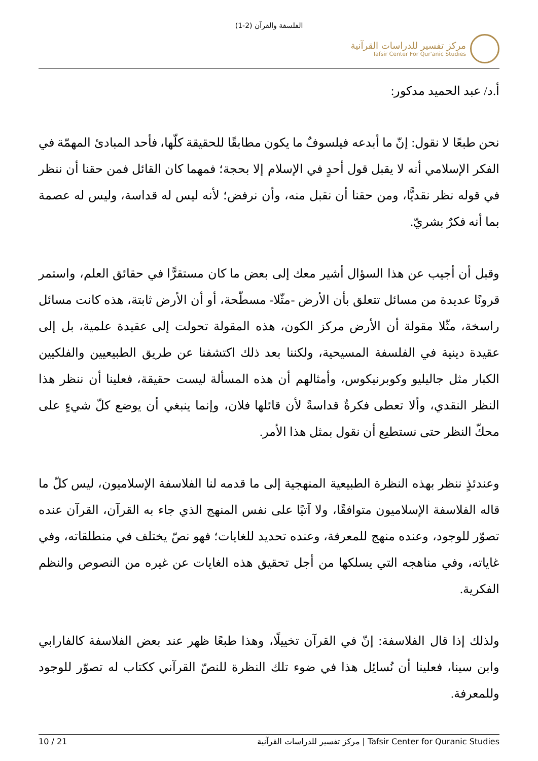الفلسفة والقرآن (2-1)
مركز تفسير للدراسات القرآنية
Tafsir Center For Qur'anic Studies
أ.د/ عبد الحميد مدكور:
نحن طبعًا لا نقول: إنّ ما أبدعه فيلسوفٌ ما يكون مطابقًا للحقيقة كلّها، فأحد المبادئ المهمّة في الفكر الإسلامي أنه لا يقبل قول أحدٍ في الإسلام إلا بحجة؛ فمهما كان القائل فمن حقنا أن ننظر في قوله نظر نقديًّا، ومن حقنا أن نقبل منه، وأن نرفض؛ لأنه ليس له قداسة، وليس له عصمة بما أنه فكرٌ بشريّ.
وقبل أن أجيب عن هذا السؤال أشير معك إلى بعض ما كان مستقرًّا في حقائق العلم، واستمر قرونًا عديدة من مسائل تتعلق بأن الأرض -مثّلا- مسطّحة، أو أن الأرض ثابتة، هذه كانت مسائل راسخة، مثّلا مقولة أن الأرض مركز الكون، هذه المقولة تحولت إلى عقيدة علمية، بل إلى عقيدة دينية في الفلسفة المسيحية، ولكننا بعد ذلك اكتشفنا عن طريق الطبيعيين والفلكيين الكبار مثل جاليليو وكوبرنيكوس، وأمثالهم أن هذه المسألة ليست حقيقة، فعلينا أن ننظر هذا النظر النقدي، وألا تعطى فكرةٌ قداسةً لأن قائلها فلان، وإنما ينبغي أن يوضع كلّ شيءٍ على محكّ النظر حتى نستطيع أن نقول بمثل هذا الأمر.
وعندئذٍ ننظر بهذه النظرة الطبيعية المنهجية إلى ما قدمه لنا الفلاسفة الإسلاميون، ليس كلّ ما قاله الفلاسفة الإسلاميون متوافقًا، ولا آتيًا على نفس المنهج الذي جاء به القرآن، القرآن عنده تصوّر للوجود، وعنده منهج للمعرفة، وعنده تحديد للغايات؛ فهو نصّ يختلف في منطلقاته، وفي غاياته، وفي مناهجه التي يسلكها من أجل تحقيق هذه الغايات عن غيره من النصوص والنظم الفكرية.
ولذلك إذا قال الفلاسفة: إنّ في القرآن تخييلًا، وهذا طبعًا ظهر عند بعض الفلاسفة كالفارابي وابن سينا، فعلينا أن نُسائِل هذا في ضوء تلك النظرة للنصّ القرآني ككتاب له تصوّر للوجود وللمعرفة.
10 / 21 مركز تفسير للدراسات القرآنية | Tafsir Center for Quranic Studies